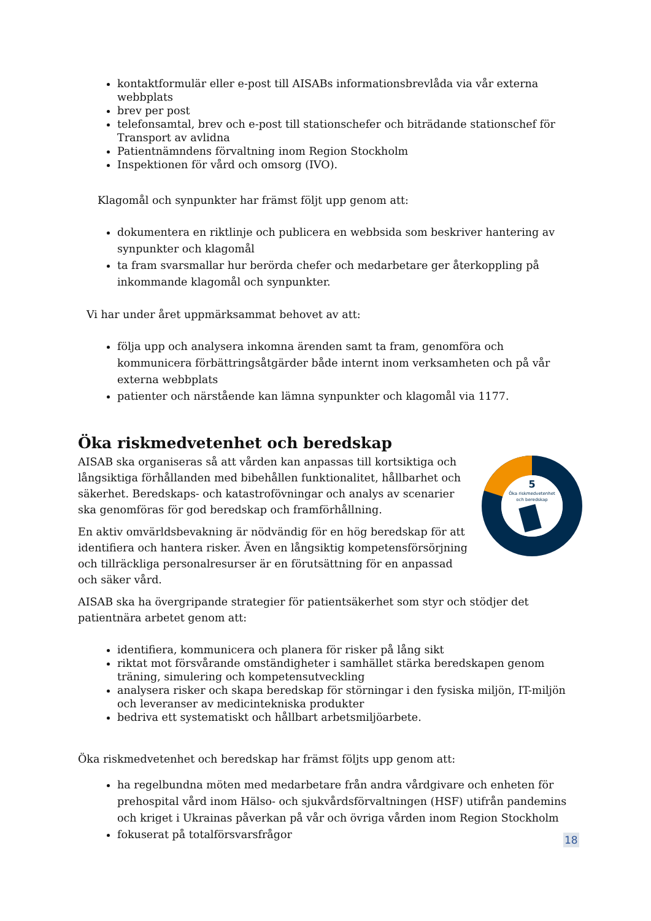kontaktformulär eller e-post till AISABs informationsbrevlåda via vår externa webbplats
brev per post
telefonsamtal, brev och e-post till stationschefer och biträdande stationschef för Transport av avlidna
Patientnämndens förvaltning inom Region Stockholm
Inspektionen för vård och omsorg (IVO).
Klagomål och synpunkter har främst följt upp genom att:
dokumentera en riktlinje och publicera en webbsida som beskriver hantering av synpunkter och klagomål
ta fram svarsmallar hur berörda chefer och medarbetare ger återkoppling på inkommande klagomål och synpunkter.
Vi har under året uppmärksammat behovet av att:
följa upp och analysera inkomna ärenden samt ta fram, genomföra och kommunicera förbättringsåtgärder både internt inom verksamheten och på vår externa webbplats
patienter och närstående kan lämna synpunkter och klagomål via 1177.
Öka riskmedvetenhet och beredskap
5
Öka riskmedvetenhet
och beredskap
AISAB ska organiseras så att vården kan anpassas till kortsiktiga och långsiktiga förhållanden med bibehållen funktionalitet, hållbarhet och säkerhet. Beredskaps- och katastrofövningar och analys av scenarier ska genomföras för god beredskap och framförhållning.
En aktiv omvärldsbevakning är nödvändig för en hög beredskap för att identifiera och hantera risker. Även en långsiktig kompetensförsörjning och tillräckliga personalresurser är en förutsättning för en anpassad och säker vård.
AISAB ska ha övergripande strategier för patientsäkerhet som styr och stödjer det patientnära arbetet genom att:
identifiera, kommunicera och planera för risker på lång sikt
riktat mot försvårande omständigheter i samhället stärka beredskapen genom träning, simulering och kompetensutveckling
analysera risker och skapa beredskap för störningar i den fysiska miljön, IT-miljön och leveranser av medicintekniska produkter
bedriva ett systematiskt och hållbart arbetsmiljöarbete.
Öka riskmedvetenhet och beredskap har främst följts upp genom att:
ha regelbundna möten med medarbetare från andra vårdgivare och enheten för prehospital vård inom Hälso- och sjukvårdsförvaltningen (HSF) utifrån pandemins och kriget i Ukrainas påverkan på vår och övriga vården inom Region Stockholm
fokuserat på totalförsvarsfrågor
18